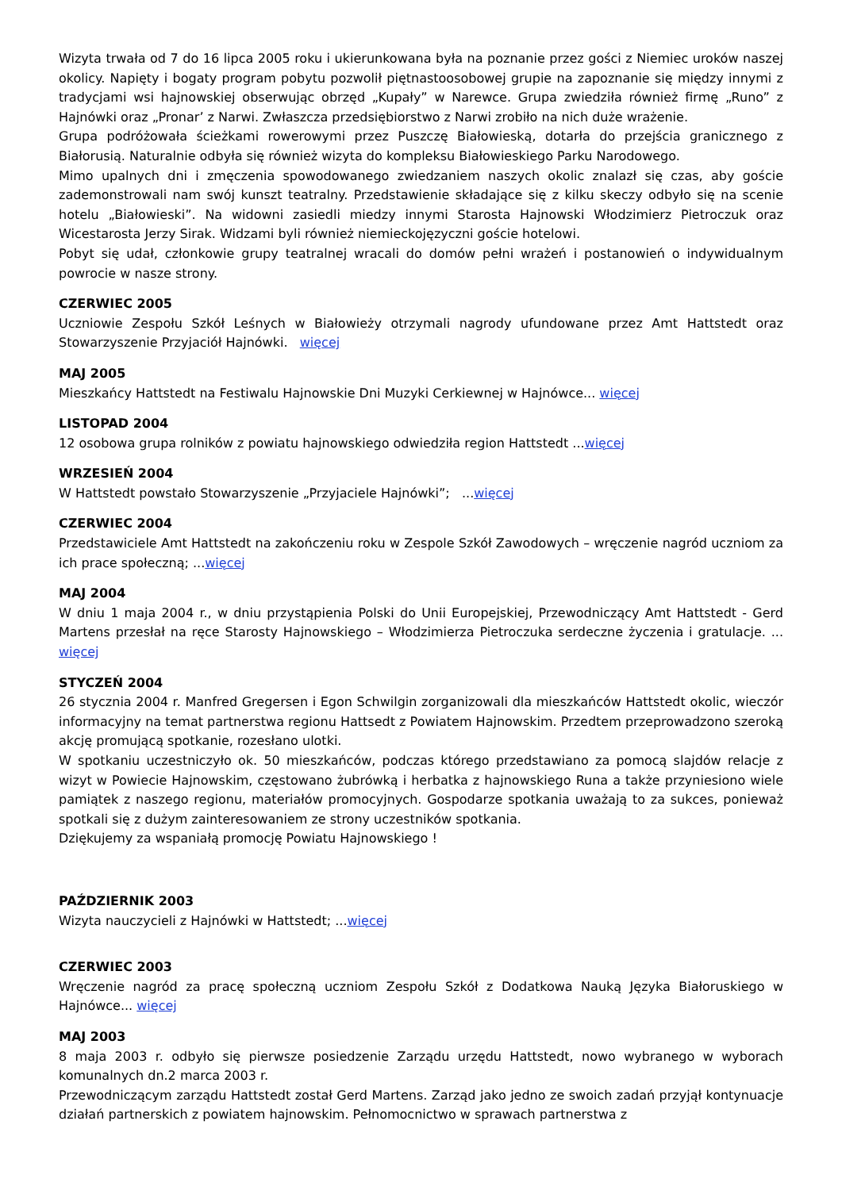Wizyta trwała od 7 do 16 lipca 2005 roku i ukierunkowana była na poznanie przez gości z Niemiec uroków naszej okolicy. Napięty i bogaty program pobytu pozwolił piętnastoosobowej grupie na zapoznanie się między innymi z tradycjami wsi hajnowskiej obserwując obrzęd „Kupały” w Narewce. Grupa zwiedziła również firmę „Runo” z Hajnówki oraz „Pronar’ z Narwi. Zwłaszcza przedsiębiorstwo z Narwi zrobiło na nich duże wrażenie.
Grupa podróżowała ścieżkami rowerowymi przez Puszczę Białowieską, dotarła do przejścia granicznego z Białorusią. Naturalnie odbyła się również wizyta do kompleksu Białowieskiego Parku Narodowego.
Mimo upalnych dni i zmęczenia spowodowanego zwiedzaniem naszych okolic znalazł się czas, aby goście zademonstrowali nam swój kunszt teatralny. Przedstawienie składające się z kilku skeczy odbyło się na scenie hotelu „Białowieski”. Na widowni zasiedli miedzy innymi Starosta Hajnowski Włodzimierz Pietroczuk oraz Wicestarosta Jerzy Sirak. Widzami byli również niemieckojęzyczni goście hotelowi.
Pobyt się udał, członkowie grupy teatralnej wracali do domów pełni wrażeń i postanowień o indywidualnym powrocie w nasze strony.
CZERWIEC 2005
Uczniowie Zespołu Szkół Leśnych w Białowieży otrzymali nagrody ufundowane przez Amt Hattstedt oraz Stowarzyszenie Przyjaciół Hajnówki. więcej
MAJ 2005
Mieszkańcy Hattstedt na Festiwalu Hajnowskie Dni Muzyki Cerkiewnej w Hajnówce... więcej
LISTOPAD 2004
12 osobowa grupa rolników z powiatu hajnowskiego odwiedziła region Hattstedt ...więcej
WRZESIEŃ 2004
W Hattstedt powstało Stowarzyszenie „Przyjaciele Hajnówki”; ...więcej
CZERWIEC 2004
Przedstawiciele Amt Hattstedt na zakończeniu roku w Zespole Szkół Zawodowych – wręczenie nagród uczniom za ich prace społeczną; ...więcej
MAJ 2004
W dniu 1 maja 2004 r., w dniu przystąpienia Polski do Unii Europejskiej, Przewodniczący Amt Hattstedt - Gerd Martens przesłał na ręce Starosty Hajnowskiego – Włodzimierza Pietroczuka serdeczne życzenia i gratulacje. ... więcej
STYCZEŃ 2004
26 stycznia 2004 r. Manfred Gregersen i Egon Schwilgin zorganizowali dla mieszkańców Hattstedt okolic, wieczór informacyjny na temat partnerstwa regionu Hattsedt z Powiatem Hajnowskim. Przedtem przeprowadzono szeroką akcję promującą spotkanie, rozesłano ulotki.
W spotkaniu uczestniczyło ok. 50 mieszkańców, podczas którego przedstawiano za pomocą slajdów relacje z wizyt w Powiecie Hajnowskim, częstowano żubrówką i herbatka z hajnowskiego Runa a także przyniesiono wiele pamiątek z naszego regionu, materiałów promocyjnych. Gospodarze spotkania uważają to za sukces, ponieważ spotkali się z dużym zainteresowaniem ze strony uczestników spotkania.
Dziękujemy za wspaniałą promocję Powiatu Hajnowskiego !
PAŹDZIERNIK 2003
Wizyta nauczycieli z Hajnówki w Hattstedt; ...więcej
CZERWIEC 2003
Wręczenie nagród za pracę społeczną uczniom Zespołu Szkół z Dodatkowa Nauką Języka Białoruskiego w Hajnówce... więcej
MAJ 2003
8 maja 2003 r. odbyło się pierwsze posiedzenie Zarządu urzędu Hattstedt, nowo wybranego w wyborach komunalnych dn.2 marca 2003 r.
Przewodniczącym zarządu Hattstedt został Gerd Martens. Zarząd jako jedno ze swoich zadań przyjął kontynuacje działań partnerskich z powiatem hajnowskim. Pełnomocnictwo w sprawach partnerstwa z